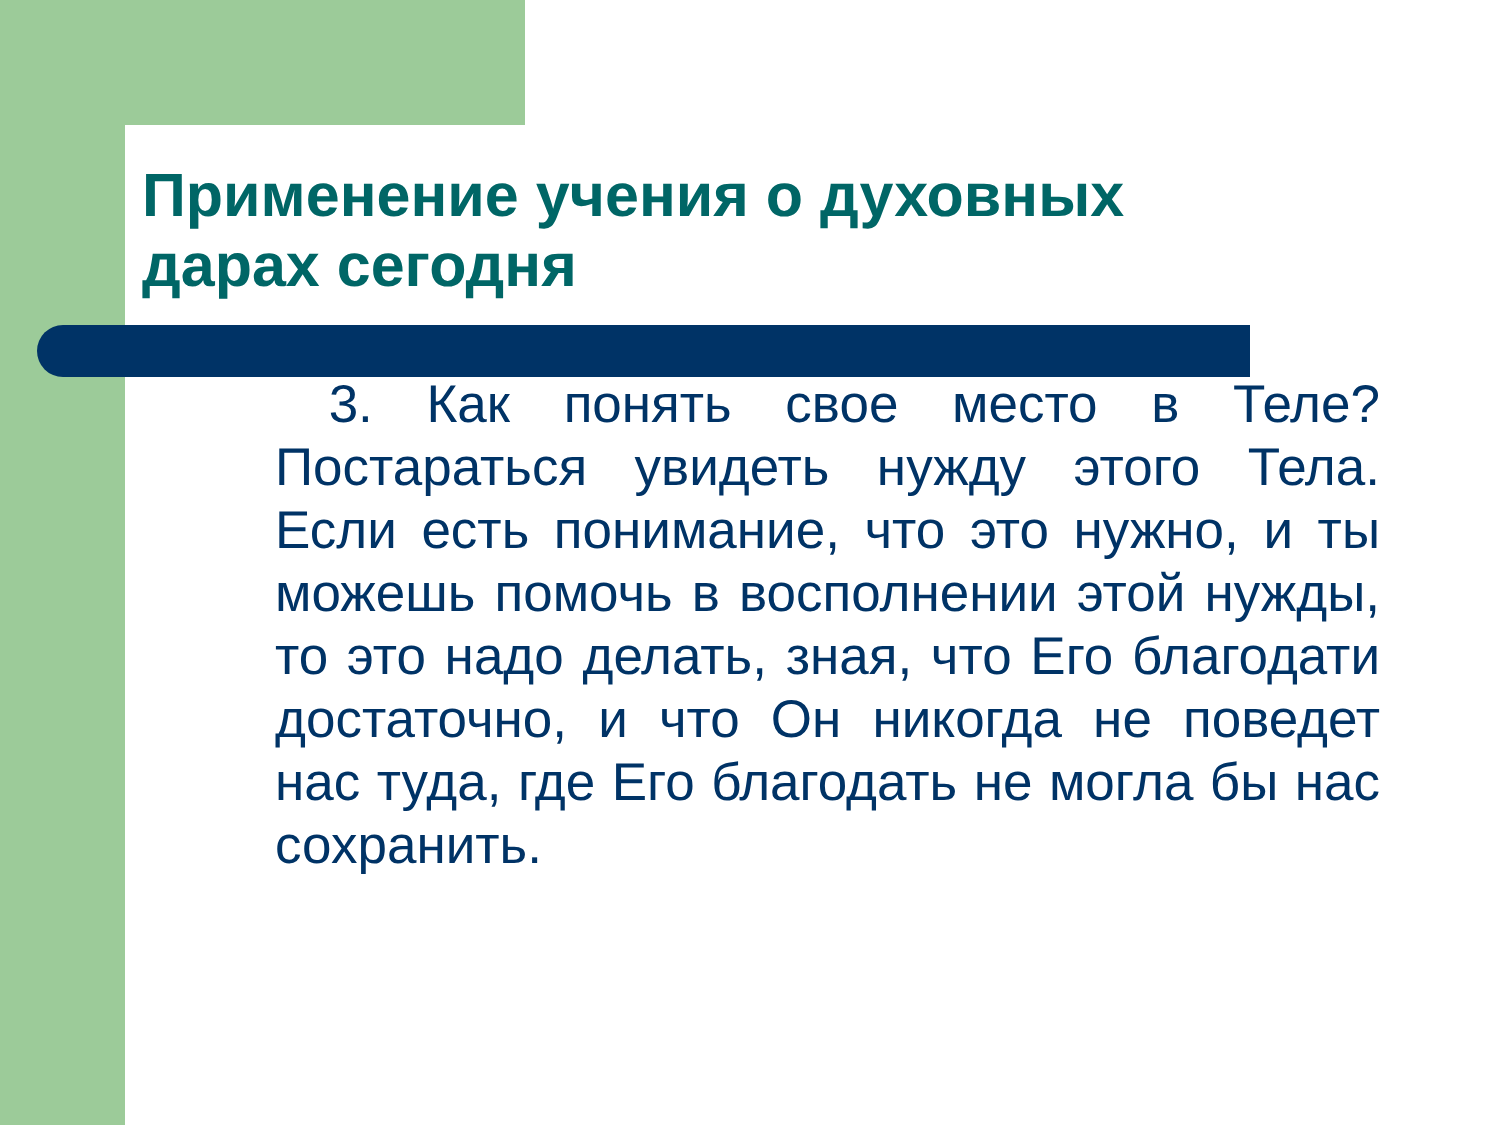Применение учения о духовных
дарах сегодня
3. Как понять свое место в Теле? Постараться увидеть нужду этого Тела. Если есть понимание, что это нужно, и ты можешь помочь в восполнении этой нужды, то это надо делать, зная, что Его благодати достаточно, и что Он никогда не поведет нас туда, где Его благодать не могла бы нас сохранить.